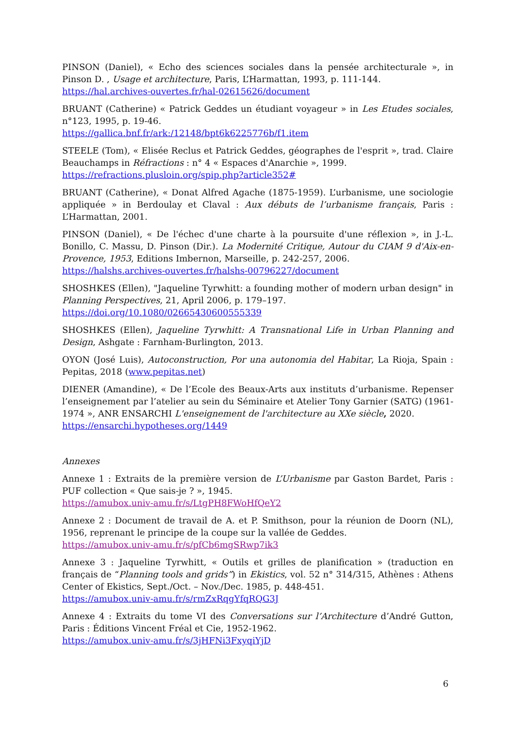PINSON (Daniel), « Echo des sciences sociales dans la pensée architecturale », in Pinson D. , Usage et architecture, Paris, L’Harmattan, 1993, p. 111-144.
https://hal.archives-ouvertes.fr/hal-02615626/document
BRUANT (Catherine) « Patrick Geddes un étudiant voyageur » in Les Etudes sociales, n°123, 1995, p. 19-46.
https://gallica.bnf.fr/ark:/12148/bpt6k6225776b/f1.item
STEELE (Tom), « Elisée Reclus et Patrick Geddes, géographes de l'esprit », trad. Claire Beauchamps in Réfractions : n° 4 « Espaces d'Anarchie », 1999.
https://refractions.plusloin.org/spip.php?article352#
BRUANT (Catherine), « Donat Alfred Agache (1875-1959). L’urbanisme, une sociologie appliquée » in Berdoulay et Claval : Aux débuts de l’urbanisme français, Paris : L’Harmattan, 2001.
PINSON (Daniel), « De l'échec d'une charte à la poursuite d'une réflexion », in J.-L. Bonillo, C. Massu, D. Pinson (Dir.). La Modernité Critique, Autour du CIAM 9 d'Aix-en-Provence, 1953, Editions Imbernon, Marseille, p. 242-257, 2006.
https://halshs.archives-ouvertes.fr/halshs-00796227/document
SHOSHKES (Ellen), "Jaqueline Tyrwhitt: a founding mother of modern urban design" in Planning Perspectives, 21, April 2006, p. 179–197.
https://doi.org/10.1080/02665430600555339
SHOSHKES (Ellen), Jaqueline Tyrwhitt: A Transnational Life in Urban Planning and Design, Ashgate : Farnham-Burlington, 2013.
OYON (José Luis), Autoconstruction, Por una autonomia del Habitar, La Rioja, Spain : Pepitas, 2018 (www.pepitas.net)
DIENER (Amandine), « De l’Ecole des Beaux-Arts aux instituts d’urbanisme. Repenser l’enseignement par l’atelier au sein du Séminaire et Atelier Tony Garnier (SATG) (1961-1974 », ANR ENSARCHI L'enseignement de l'architecture au XXe siècle, 2020.
https://ensarchi.hypotheses.org/1449
Annexes
Annexe 1 : Extraits de la première version de L’Urbanisme par Gaston Bardet, Paris : PUF collection « Que sais-je ? », 1945.
https://amubox.univ-amu.fr/s/LtgPH8FWoHfQeY2
Annexe 2 : Document de travail de A. et P. Smithson, pour la réunion de Doorn (NL), 1956, reprenant le principe de la coupe sur la vallée de Geddes.
https://amubox.univ-amu.fr/s/pfCb6mgSRwp7ik3
Annexe 3 : Jaqueline Tyrwhitt, « Outils et grilles de planification » (traduction en français de “Planning tools and grids”) in Ekistics, vol. 52 n° 314/315, Athènes : Athens Center of Ekistics, Sept./Oct. – Nov./Dec. 1985, p. 448-451.
https://amubox.univ-amu.fr/s/rmZxRqgYfqRQG3J
Annexe 4 : Extraits du tome VI des Conversations sur l’Architecture d’André Gutton, Paris : Éditions Vincent Fréal et Cie, 1952-1962.
https://amubox.univ-amu.fr/s/3jHFNi3FxyqiYjD
6